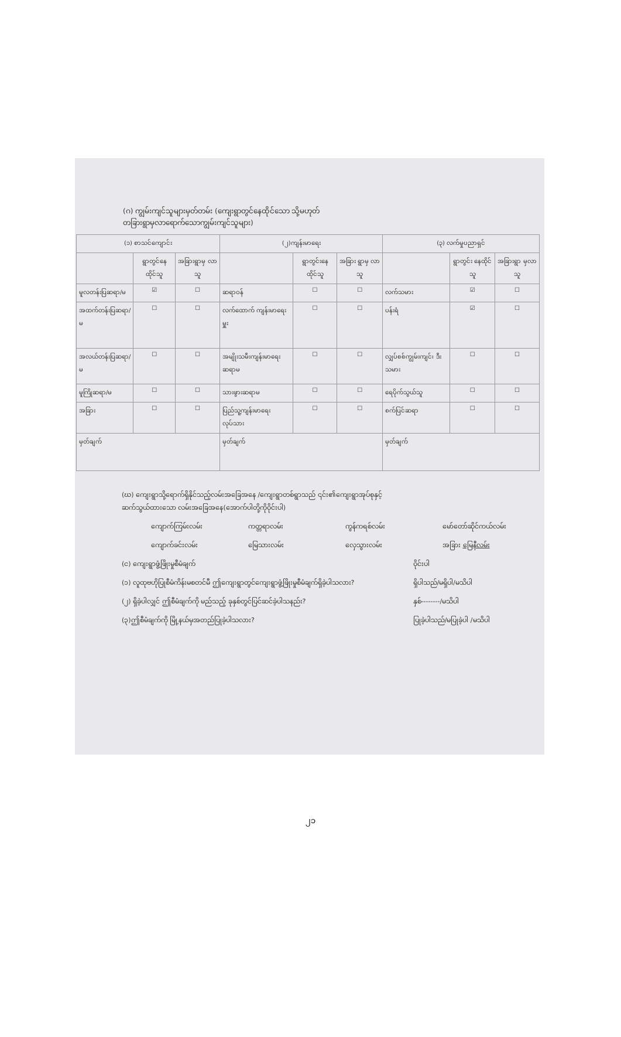(ဂ) ကျွမ်းကျင်သူများမှတ်တမ်း (ကျေးရွာတွင်နေထိုင်သော သို့မဟုတ်
တခြားရွာမှလာရောက်သောကျွမ်းကျင်သူများ)
| (၁) စာသင်ကျောင်း | | | (၂)ကျန်းမာရေး | | | (၃) လက်မှုပညာရှင် | | |
| --- | --- | --- | --- | --- | --- | --- | --- | --- |
| | ရွာတွင်နေ ထိုင်သူ | အခြားရွာမှ လာသူ | | ရွာတွင်းနေ ထိုင်သူ | အခြား ရွာမှ လာသူ | | ရွာတွင်း နေထိုင်သူ | အခြားရွာ မှလာသူ |
| မူလတန်းပြဆရာ/မ | ☑ | ☐ | ဆရာဝန် | ☐ | ☐ | လက်သမား | ☑ | ☐ |
| အထက်တန်းပြဆရာ/မ | ☐ | ☐ | လက်ထောက် ကျန်းမာရေးမှူး | ☐ | ☐ | ပန်းရံ | ☑ | ☐ |
| အလယ်တန်းပြဆရာ/မ | ☐ | ☐ | အမျိုးသမီးကျန်းမာရေး ဆရာမ | ☐ | ☐ | လျှပ်စစ်ကျွမ်းကျင်၊ ဒီးသမား | ☐ | ☐ |
| မူကြိုဆရာ/မ | ☐ | ☐ | သားဖွားဆရာမ | ☐ | ☐ | ရေပိုက်သွယ်သူ | ☐ | ☐ |
| အခြား | ☐ | ☐ | ပြည်သူ့ကျန်းမာရေးလုပ်သား | ☐ | ☐ | စက်ပြင်ဆရာ | ☐ | ☐ |
| မှတ်ချက် | | | မှတ်ချက် | | | မှတ်ချက် | | |
(ဃ) ကျေးရွာသို့ရောက်ရှိနိုင်သည့်လမ်းအခြေအနေ /ကျေးရွာတစ်ရွာသည် ၎င်း၏ကျေးရွာအုပ်စုနှင့်
ဆက်သွယ်ထားသော လမ်းအခြေအနေ(အောက်ပါတို့ကိုဝိုင်းပါ)
ကျောက်ကြမ်းလမ်း ကတ္တရာလမ်း ကွန်ကရစ်လမ်း မော်တော်ဆိုင်ကယ်လမ်း
ကျောက်ခင်းလမ်း မြေသားလမ်း လှေသွားလမ်း အခြား မြေနီလမ်း
(င) ကျေးရွာဖွံ့ဖြိုးမှုစီမံချက် ဝိုင်းပါ
(၁) လူထုဗဟိုပြုစီမံကိန်းမစတင်မီ ဤကျေးရွာတွင်ကျေးရွာဖွံ့ဖြိုးမှုစီမံချက်ရှိခဲ့ပါသလား? ရှိပါသည်/မရှိပါ/မသိပါ
(၂) ရှိခဲ့ပါလျှင် ဤစီမံချက်ကို မည်သည့် ခုနှစ်တွင်ပြင်ဆင်ခဲ့ပါသနည်း? နှစ်--------/မသိပါ
(၃)ဤစီမံချက်ကို မြို့နယ်မှအတည်ပြုခဲ့ပါသလား? ပြုခဲ့ပါသည်/မပြုခဲ့ပါ /မသိပါ
၂၁